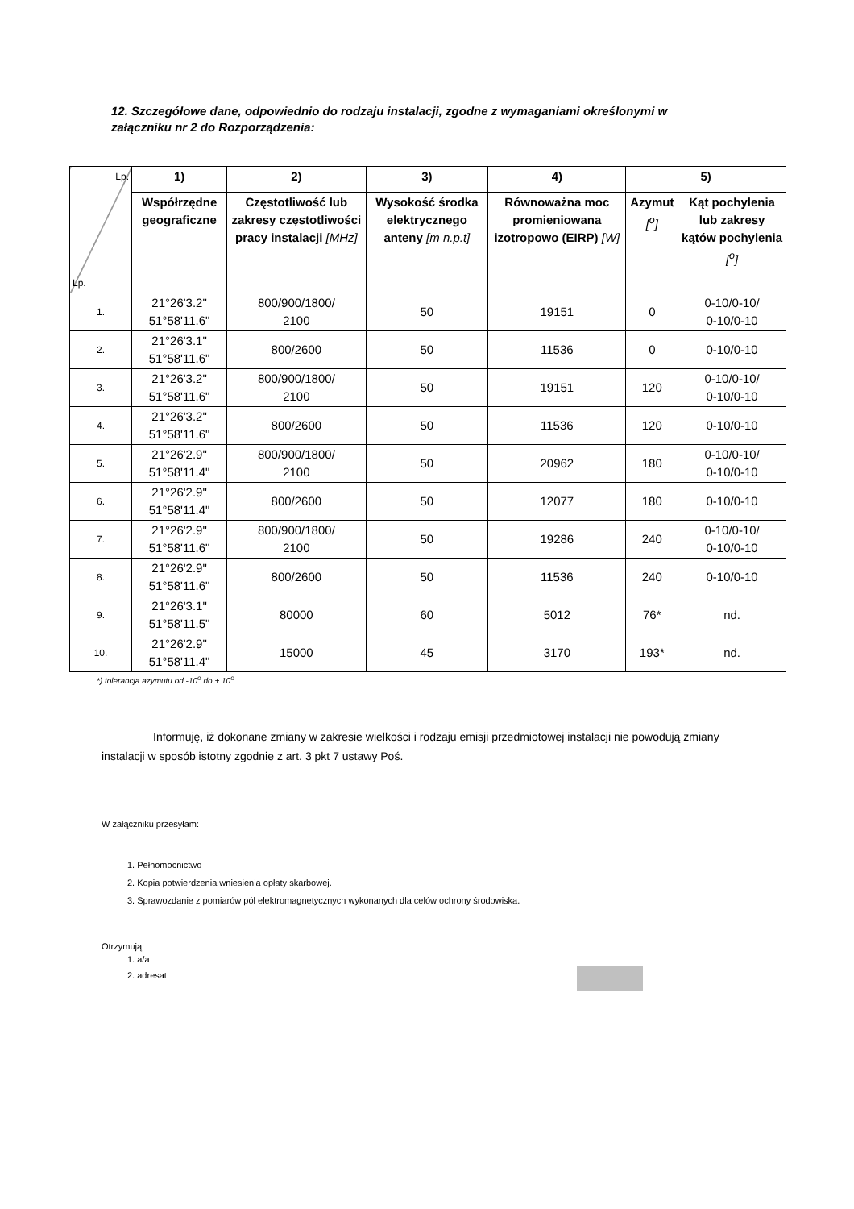12. Szczegółowe dane, odpowiednio do rodzaju instalacji, zgodne z wymaganiami określonymi w załączniku nr 2 do Rozporządzenia:
| Lp. Lp. | 1) | 2) | 3) | 4) | 5) | |
| | Współrzędne geograficzne | Częstotliwość lub zakresy częstotliwości pracy instalacji [MHz] | Wysokość środka elektrycznego anteny [m n.p.t] | Równoważna moc promieniowana izotropowo (EIRP) [W] | Azymut [<sup>o</sup>] | Kąt pochylenia lub zakresy kątów pochylenia [<sup>o</sup>] |
| 1. | 21°26'3.2" 51°58'11.6" | 800/900/1800/ 2100 | 50 | 19151 | 0 | 0-10/0-10/ 0-10/0-10 |
| 2. | 21°26'3.1" 51°58'11.6" | 800/2600 | 50 | 11536 | 0 | 0-10/0-10 |
| 3. | 21°26'3.2" 51°58'11.6" | 800/900/1800/ 2100 | 50 | 19151 | 120 | 0-10/0-10/ 0-10/0-10 |
| 4. | 21°26'3.2" 51°58'11.6" | 800/2600 | 50 | 11536 | 120 | 0-10/0-10 |
| 5. | 21°26'2.9" 51°58'11.4" | 800/900/1800/ 2100 | 50 | 20962 | 180 | 0-10/0-10/ 0-10/0-10 |
| 6. | 21°26'2.9" 51°58'11.4" | 800/2600 | 50 | 12077 | 180 | 0-10/0-10 |
| 7. | 21°26'2.9" 51°58'11.6" | 800/900/1800/ 2100 | 50 | 19286 | 240 | 0-10/0-10/ 0-10/0-10 |
| 8. | 21°26'2.9" 51°58'11.6" | 800/2600 | 50 | 11536 | 240 | 0-10/0-10 |
| 9. | 21°26'3.1" 51°58'11.5" | 80000 | 60 | 5012 | 76* | nd. |
| 10. | 21°26'2.9" 51°58'11.4" | 15000 | 45 | 3170 | 193* | nd. |
*) tolerancja azymutu od -10<sup>o</sup> do + 10<sup>o</sup>.
Informuję, iż dokonane zmiany w zakresie wielkości i rodzaju emisji przedmiotowej instalacji nie powodują zmiany instalacji w sposób istotny zgodnie z art. 3 pkt 7 ustawy Poś.
W załączniku przesyłam:
1. Pełnomocnictwo
2. Kopia potwierdzenia wniesienia opłaty skarbowej.
3. Sprawozdanie z pomiarów pól elektromagnetycznych wykonanych dla celów ochrony środowiska.
Otrzymują:
1. a/a
2. adresat